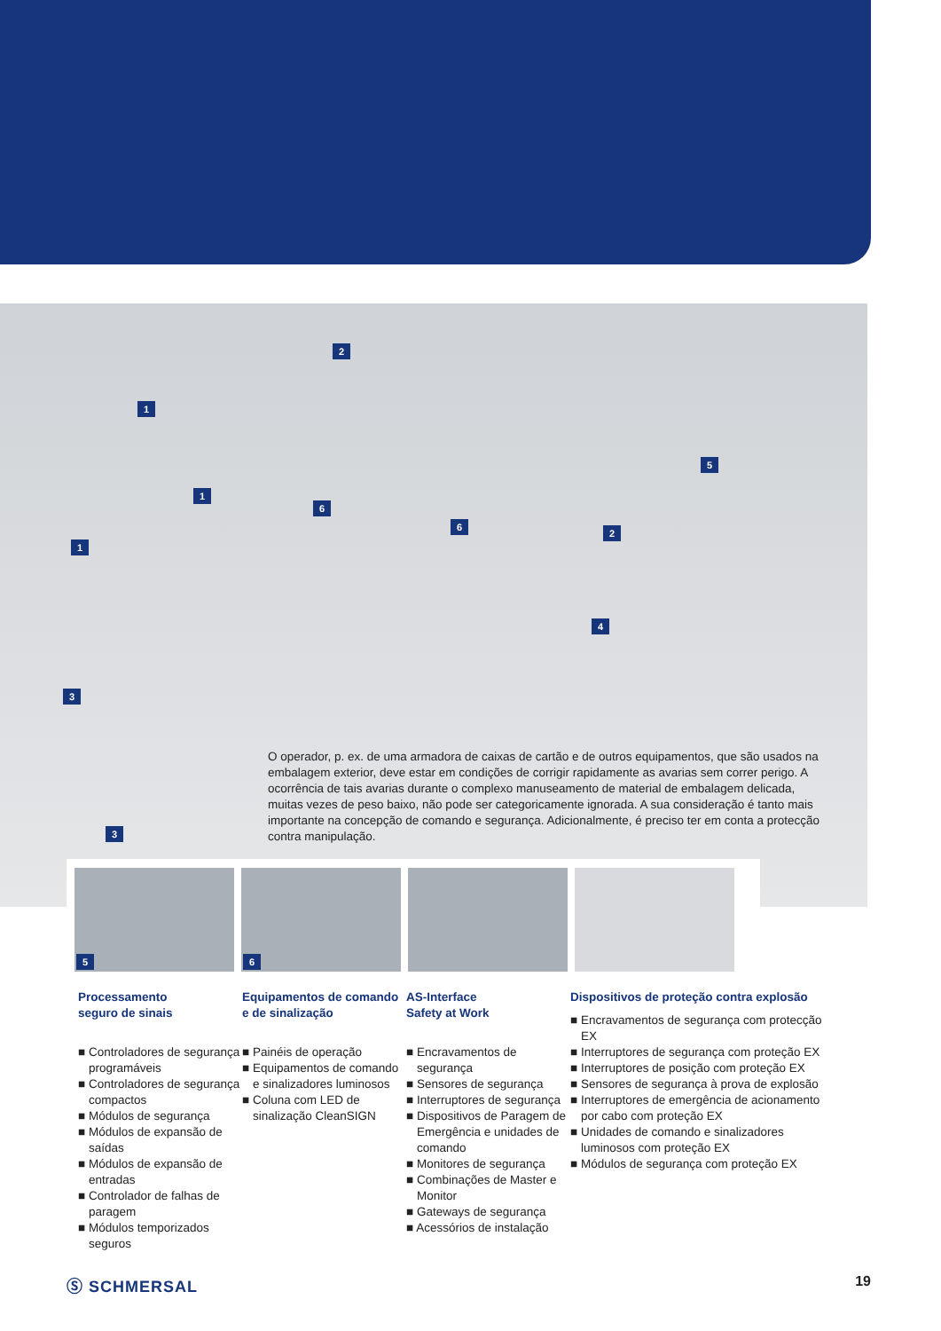2
1
1
1
5
6
6
2
4
3
3
O operador, p. ex. de uma armadora de caixas de cartão e de outros equipamentos, que são usados na embalagem exterior, deve estar em condições de corrigir rapidamente as avarias sem correr perigo. A ocorrência de tais avarias durante o complexo manuseamento de material de embalagem delicada, muitas vezes de peso baixo, não pode ser categoricamente ignorada. A sua consideração é tanto mais importante na concepção de comando e segurança. Adicionalmente, é preciso ter em conta a protecção contra manipulação.
5
6
Processamento
seguro de sinais
■ Controladores de segurança programáveis
■ Controladores de segurança compactos
■ Módulos de segurança
■ Módulos de expansão de saídas
■ Módulos de expansão de entradas
■ Controlador de falhas de paragem
■ Módulos temporizados seguros
Equipamentos de comando e de sinalização
■ Painéis de operação
■ Equipamentos de comando e sinalizadores luminosos
■ Coluna com LED de sinalização CleanSIGN
AS-Interface
Safety at Work
■ Encravamentos de segurança
■ Sensores de segurança
■ Interruptores de segurança
■ Dispositivos de Paragem de Emergência e unidades de comando
■ Monitores de segurança
■ Combinações de Master e Monitor
■ Gateways de segurança
■ Acessórios de instalação
Dispositivos de proteção contra explosão
■ Encravamentos de segurança com protecção EX
■ Interruptores de segurança com proteção EX
■ Interruptores de posição com proteção EX
■ Sensores de segurança à prova de explosão
■ Interruptores de emergência de acionamento por cabo com proteção EX
■ Unidades de comando e sinalizadores luminosos com proteção EX
■ Módulos de segurança com proteção EX
Ⓢ SCHMERSAL 19